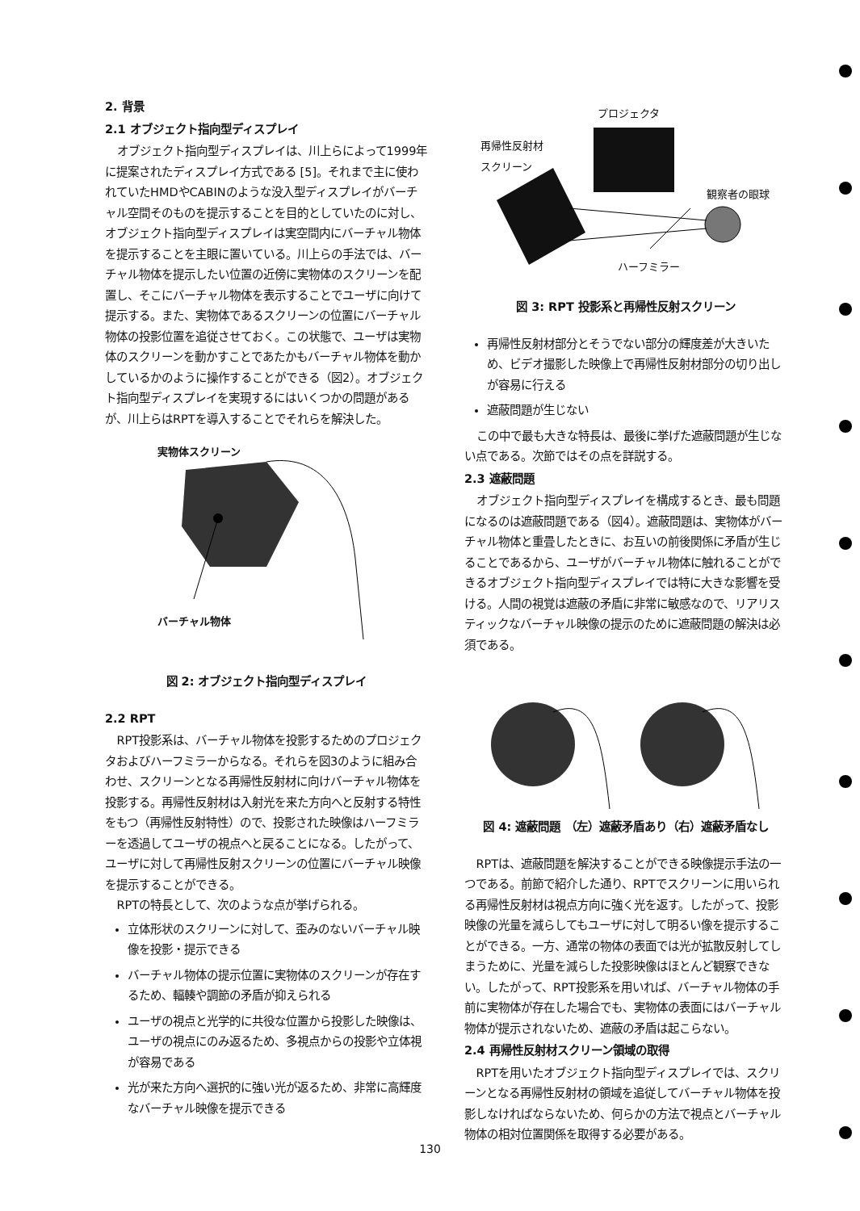2. 背景
2.1 オブジェクト指向型ディスプレイ
オブジェクト指向型ディスプレイは、川上らによって1999年に提案されたディスプレイ方式である [5]。それまで主に使われていたHMDやCABINのような没入型ディスプレイがバーチャル空間そのものを提示することを目的としていたのに対し、オブジェクト指向型ディスプレイは実空間内にバーチャル物体を提示することを主眼に置いている。川上らの手法では、バーチャル物体を提示したい位置の近傍に実物体のスクリーンを配置し、そこにバーチャル物体を表示することでユーザに向けて提示する。また、実物体であるスクリーンの位置にバーチャル物体の投影位置を追従させておく。この状態で、ユーザは実物体のスクリーンを動かすことであたかもバーチャル物体を動かしているかのように操作することができる（図2）。オブジェクト指向型ディスプレイを実現するにはいくつかの問題があるが、川上らはRPTを導入することでそれらを解決した。
実物体スクリーン
バーチャル物体
図 2: オブジェクト指向型ディスプレイ
2.2 RPT
RPT投影系は、バーチャル物体を投影するためのプロジェクタおよびハーフミラーからなる。それらを図3のように組み合わせ、スクリーンとなる再帰性反射材に向けバーチャル物体を投影する。再帰性反射材は入射光を来た方向へと反射する特性をもつ（再帰性反射特性）ので、投影された映像はハーフミラーを透過してユーザの視点へと戻ることになる。したがって、ユーザに対して再帰性反射スクリーンの位置にバーチャル映像を提示することができる。
RPTの特長として、次のような点が挙げられる。
立体形状のスクリーンに対して、歪みのないバーチャル映像を投影・提示できる
バーチャル物体の提示位置に実物体のスクリーンが存在するため、輻輳や調節の矛盾が抑えられる
ユーザの視点と光学的に共役な位置から投影した映像は、ユーザの視点にのみ返るため、多視点からの投影や立体視が容易である
光が来た方向へ選択的に強い光が返るため、非常に高輝度なバーチャル映像を提示できる
プロジェクタ
再帰性反射材
スクリーン
観察者の眼球
ハーフミラー
図 3: RPT 投影系と再帰性反射スクリーン
再帰性反射材部分とそうでない部分の輝度差が大きいため、ビデオ撮影した映像上で再帰性反射材部分の切り出しが容易に行える
遮蔽問題が生じない
この中で最も大きな特長は、最後に挙げた遮蔽問題が生じない点である。次節ではその点を詳説する。
2.3 遮蔽問題
オブジェクト指向型ディスプレイを構成するとき、最も問題になるのは遮蔽問題である（図4）。遮蔽問題は、実物体がバーチャル物体と重畳したときに、お互いの前後関係に矛盾が生じることであるから、ユーザがバーチャル物体に触れることができるオブジェクト指向型ディスプレイでは特に大きな影響を受ける。人間の視覚は遮蔽の矛盾に非常に敏感なので、リアリスティックなバーチャル映像の提示のために遮蔽問題の解決は必須である。
図 4: 遮蔽問題 （左）遮蔽矛盾あり（右）遮蔽矛盾なし
RPTは、遮蔽問題を解決することができる映像提示手法の一つである。前節で紹介した通り、RPTでスクリーンに用いられる再帰性反射材は視点方向に強く光を返す。したがって、投影映像の光量を減らしてもユーザに対して明るい像を提示することができる。一方、通常の物体の表面では光が拡散反射してしまうために、光量を減らした投影映像はほとんど観察できない。したがって、RPT投影系を用いれば、バーチャル物体の手前に実物体が存在した場合でも、実物体の表面にはバーチャル物体が提示されないため、遮蔽の矛盾は起こらない。
2.4 再帰性反射材スクリーン領域の取得
RPTを用いたオブジェクト指向型ディスプレイでは、スクリーンとなる再帰性反射材の領域を追従してバーチャル物体を投影しなければならないため、何らかの方法で視点とバーチャル物体の相対位置関係を取得する必要がある。
130